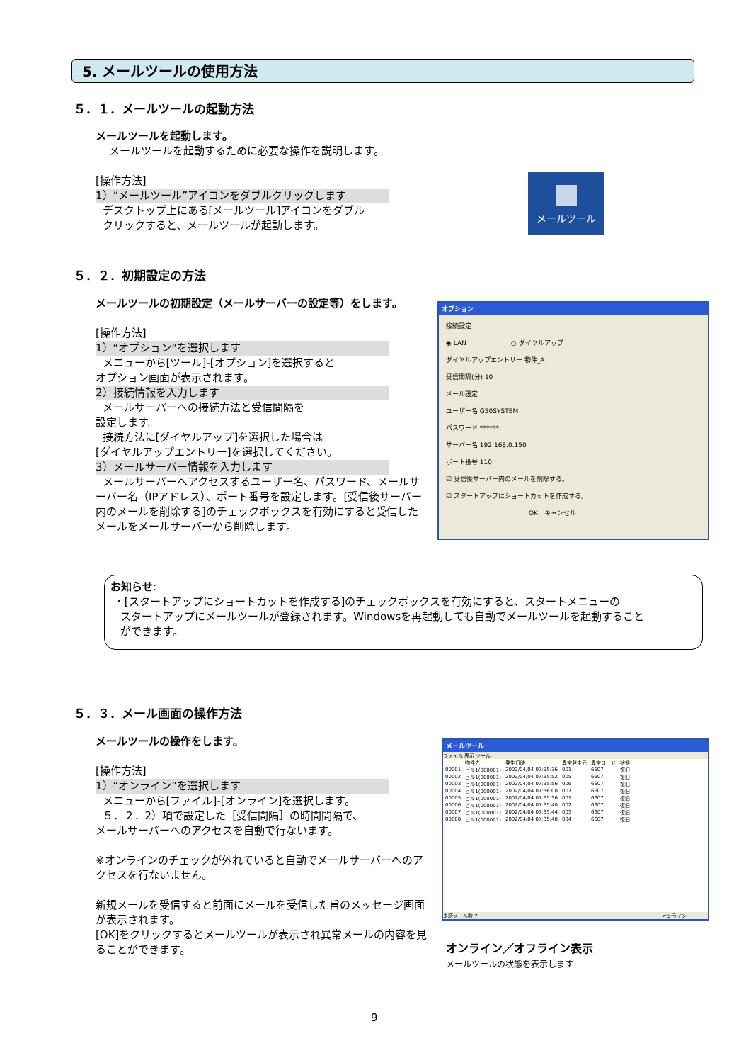5. メールツールの使用方法
５．１．メールツールの起動方法
メールツールを起動します。
メールツールを起動するために必要な操作を説明します。
[操作方法]
1）“メールツール”アイコンをダブルクリックします
デスクトップ上にある[メールツール]アイコンをダブル
クリックすると、メールツールが起動します。
メールツール
５．２．初期設定の方法
メールツールの初期設定（メールサーバーの設定等）をします。
[操作方法]
1）“オプション”を選択します
メニューから[ツール]-[オプション]を選択すると
オプション画面が表示されます。
2）接続情報を入力します
メールサーバーへの接続方法と受信間隔を
設定します。
接続方法に[ダイヤルアップ]を選択した場合は
[ダイヤルアップエントリー]を選択してください。
3）メールサーバー情報を入力します
メールサーバーへアクセスするユーザー名、パスワード、メールサーバー名（IPアドレス）、ポート番号を設定します。[受信後サーバー内のメールを削除する]のチェックボックスを有効にすると受信したメールをメールサーバーから削除します。
オプション
接続設定
◉ LAN　　　　　　　○ ダイヤルアップ
ダイヤルアップエントリー 物件_A
受信間隔(分) 10
メール設定
ユーザー名 G50SYSTEM
パスワード ******
サーバー名 192.168.0.150
ポート番号 110
☑ 受信後サーバー内のメールを削除する。
☑ スタートアップにショートカットを作成する。
　　　　　　　　　　　　　OK　キャンセル
お知らせ:
・[スタートアップにショートカットを作成する]のチェックボックスを有効にすると、スタートメニューの
スタートアップにメールツールが登録されます。Windowsを再起動しても自動でメールツールを起動すること
ができます。
５．３．メール画面の操作方法
メールツールの操作をします。
[操作方法]
1）“オンライン”を選択します
メニューから[ファイル]-[オンライン]を選択します。
５．２．2）項で設定した［受信間隔］の時間間隔で、
メールサーバーへのアクセスを自動で行ないます。
※オンラインのチェックが外れていると自動でメールサーバーへのアクセスを行ないません。
新規メールを受信すると前面にメールを受信した旨のメッセージ画面が表示されます。
[OK]をクリックするとメールツールが表示され異常メールの内容を見ることができます。
メールツール
ファイル 表示 ツール
| | 物件先 | 発生日時 | 異常発生元 | 異常コード | 状態 |
| --- | --- | --- | --- | --- | --- |
| 00001 | ビル1(000001) | 2002/04/04 07:35:36 | 001 | 6607 | 復旧 |
| 00002 | ビル1(000001) | 2002/04/04 07:35:52 | 005 | 6607 | 復旧 |
| 00003 | ビル1(000001) | 2002/04/04 07:35:56 | 006 | 6607 | 復旧 |
| 00004 | ビル1(000001) | 2002/04/04 07:36:00 | 007 | 6607 | 復旧 |
| 00005 | ビル1(000001) | 2002/04/04 07:35:36 | 001 | 6607 | 復旧 |
| 00006 | ビル1(000001) | 2002/04/04 07:35:40 | 002 | 6607 | 復旧 |
| 00007 | ビル1(000001) | 2002/04/04 07:35:44 | 003 | 6607 | 復旧 |
| 00008 | ビル1(000001) | 2002/04/04 07:35:48 | 004 | 6607 | 復旧 |
未読メール数:7 オンライン
オンライン／オフライン表示
メールツールの状態を表示します
9